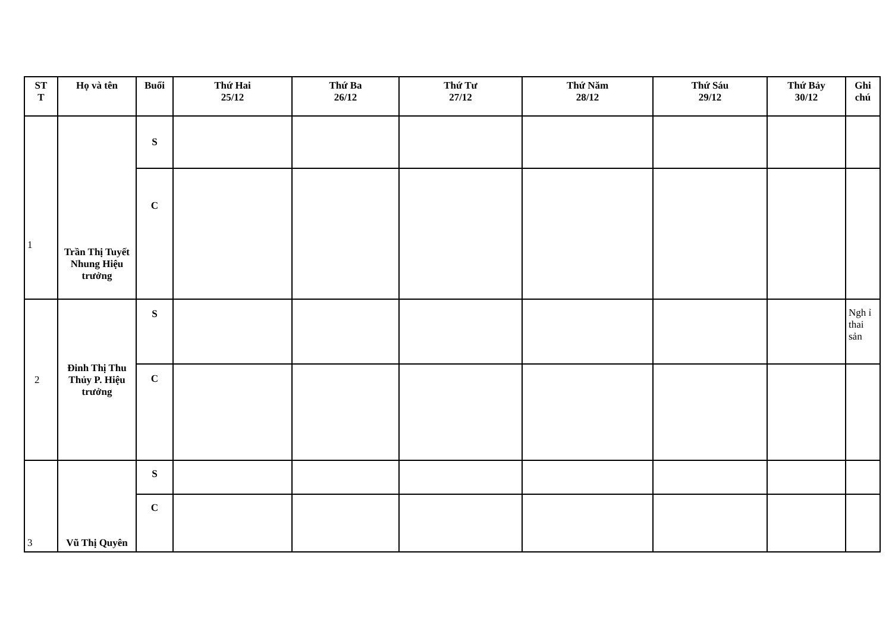| ST T | Họ và tên | Buổi | Thứ Hai 25/12 | Thứ Ba 26/12 | Thứ Tư 27/12 | Thứ Năm 28/12 | Thứ Sáu 29/12 | Thứ Bảy 30/12 | Ghi chú |
| --- | --- | --- | --- | --- | --- | --- | --- | --- | --- |
| 1 | Trần Thị Tuyết Nhung Hiệu trưởng | S | | | | | | | |
| | | C | | | | | | | |
| 2 | Đinh Thị Thu Thủy P. Hiệu trưởng | S | | | | | | | Ngh ỉ thai sản |
| | | C | | | | | | | |
| 3 | Vũ Thị Quyên | S | | | | | | | |
| | | C | | | | | | | |